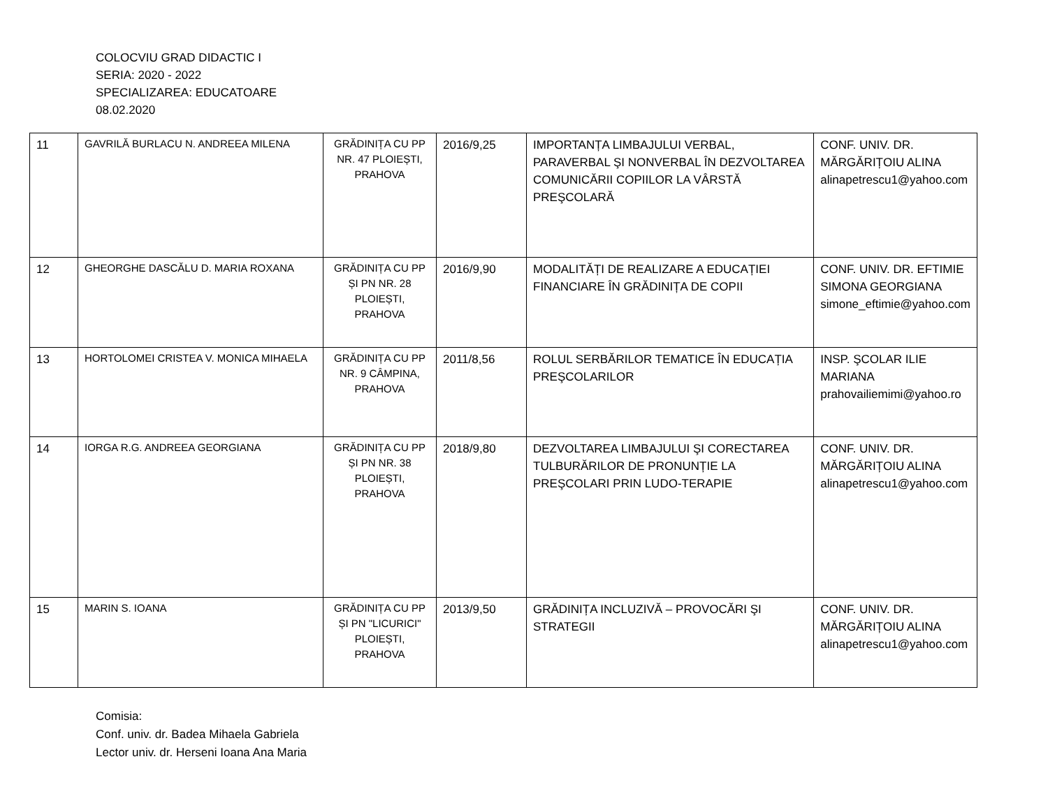COLOCVIU GRAD DIDACTIC I
SERIA: 2020 - 2022
SPECIALIZAREA: EDUCATOARE
08.02.2020
| 11 | GAVRILĂ BURLACU N. ANDREEA MILENA | GRĂDINIȚA CU PP NR. 47 PLOIEȘTI, PRAHOVA | 2016/9,25 | IMPORTANȚA LIMBAJULUI VERBAL, PARAVERBAL ŞI NONVERBAL ÎN DEZVOLTAREA COMUNICĂRII COPIILOR LA VÂRSTĂ PREŞCOLARĂ | CONF. UNIV. DR. MĂRGĂRIȚOIU ALINA alinapetrescu1@yahoo.com |
| 12 | GHEORGHE DASCĂLU D. MARIA ROXANA | GRĂDINIȚA CU PP ȘI PN NR. 28 PLOIEȘTI, PRAHOVA | 2016/9,90 | MODALITĂȚI DE REALIZARE A EDUCAȚIEI FINANCIARE ÎN GRĂDINIȚA DE COPII | CONF. UNIV. DR. EFTIMIE SIMONA GEORGIANA simone_eftimie@yahoo.com |
| 13 | HORTOLOMEI CRISTEA V. MONICA MIHAELA | GRĂDINIȚA CU PP NR. 9 CÂMPINA, PRAHOVA | 2011/8,56 | ROLUL SERBĂRILOR TEMATICE ÎN EDUCAȚIA PREŞCOLARILOR | INSP. ŞCOLAR ILIE MARIANA prahovailiemimi@yahoo.ro |
| 14 | IORGA R.G. ANDREEA GEORGIANA | GRĂDINIȚA CU PP ȘI PN NR. 38 PLOIEȘTI, PRAHOVA | 2018/9,80 | DEZVOLTAREA LIMBAJULUI ŞI CORECTAREA TULBURĂRILOR DE PRONUNȚIE LA PREŞCOLARI PRIN LUDO-TERAPIE | CONF. UNIV. DR. MĂRGĂRIȚOIU ALINA alinapetrescu1@yahoo.com |
| 15 | MARIN S. IOANA | GRĂDINIȚA CU PP ȘI PN "LICURICI" PLOIEȘTI, PRAHOVA | 2013/9,50 | GRĂDINIȚA INCLUZIVĂ – PROVOCĂRI ŞI STRATEGII | CONF. UNIV. DR. MĂRGĂRIȚOIU ALINA alinapetrescu1@yahoo.com |
Comisia:
Conf. univ. dr. Badea Mihaela Gabriela
Lector univ. dr. Herseni Ioana Ana Maria